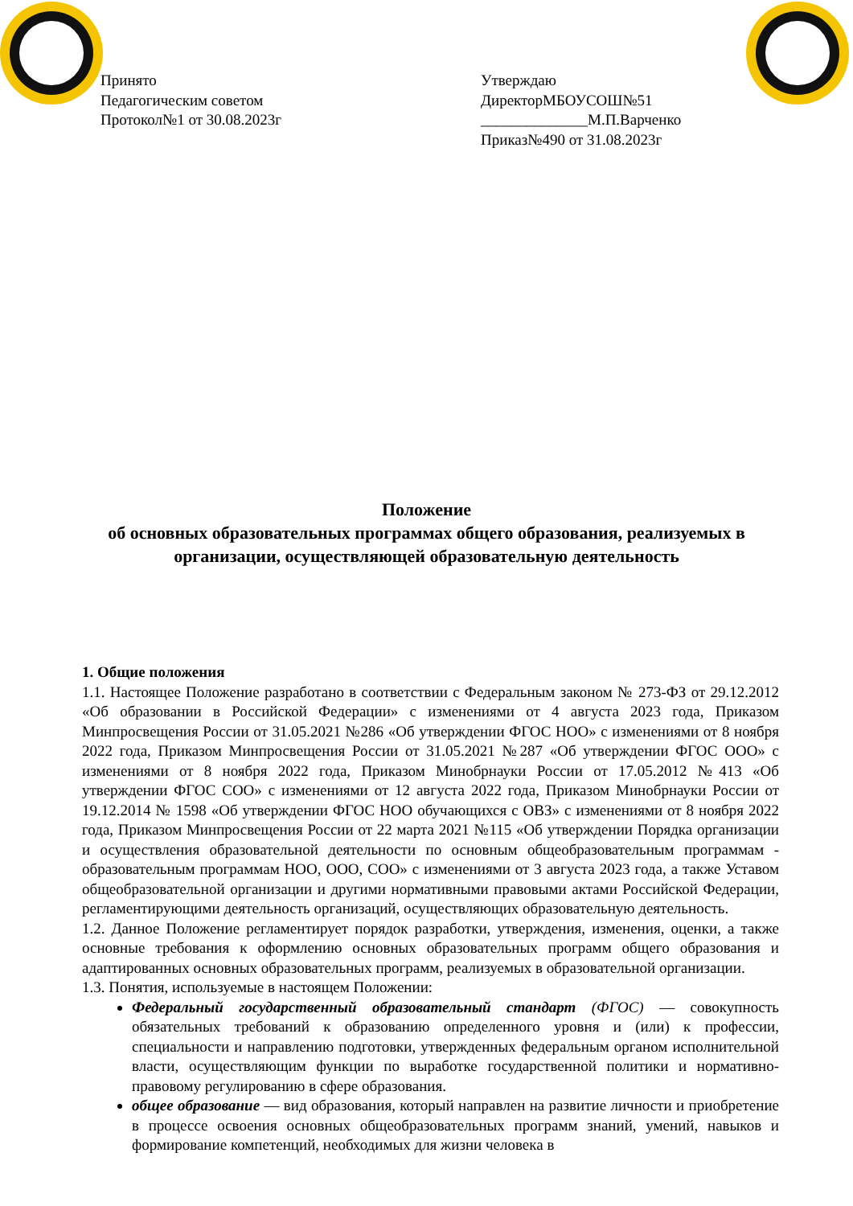Принято
Педагогическим советом
Протокол№1 от 30.08.2023г
Утверждаю
ДиректорМБОУСОШ№51
______________М.П.Варченко
Приказ№490 от 31.08.2023г
Положение
об основных образовательных программах общего образования, реализуемых в организации, осуществляющей образовательную деятельность
1. Общие положения
1.1. Настоящее Положение разработано в соответствии с Федеральным законом № 273-ФЗ от 29.12.2012 «Об образовании в Российской Федерации» с изменениями от 4 августа 2023 года, Приказом Минпросвещения России от 31.05.2021 №286 «Об утверждении ФГОС НОО» с изменениями от 8 ноября 2022 года, Приказом Минпросвещения России от 31.05.2021 №287 «Об утверждении ФГОС ООО» с изменениями от 8 ноября 2022 года, Приказом Минобрнауки России от 17.05.2012 №413 «Об утверждении ФГОС СОО» с изменениями от 12 августа 2022 года, Приказом Минобрнауки России от 19.12.2014 № 1598 «Об утверждении ФГОС НОО обучающихся с ОВЗ» с изменениями от 8 ноября 2022 года, Приказом Минпросвещения России от 22 марта 2021 №115 «Об утверждении Порядка организации и осуществления образовательной деятельности по основным общеобразовательным программам - образовательным программам НОО, ООО, СОО» с изменениями от 3 августа 2023 года, а также Уставом общеобразовательной организации и другими нормативными правовыми актами Российской Федерации, регламентирующими деятельность организаций, осуществляющих образовательную деятельность.
1.2. Данное Положение регламентирует порядок разработки, утверждения, изменения, оценки, а также основные требования к оформлению основных образовательных программ общего образования и адаптированных основных образовательных программ, реализуемых в образовательной организации.
1.3. Понятия, используемые в настоящем Положении:
Федеральный государственный образовательный стандарт (ФГОС) — совокупность обязательных требований к образованию определенного уровня и (или) к профессии, специальности и направлению подготовки, утвержденных федеральным органом исполнительной власти, осуществляющим функции по выработке государственной политики и нормативно-правовому регулированию в сфере образования.
общее образование — вид образования, который направлен на развитие личности и приобретение в процессе освоения основных общеобразовательных программ знаний, умений, навыков и формирование компетенций, необходимых для жизни человека в